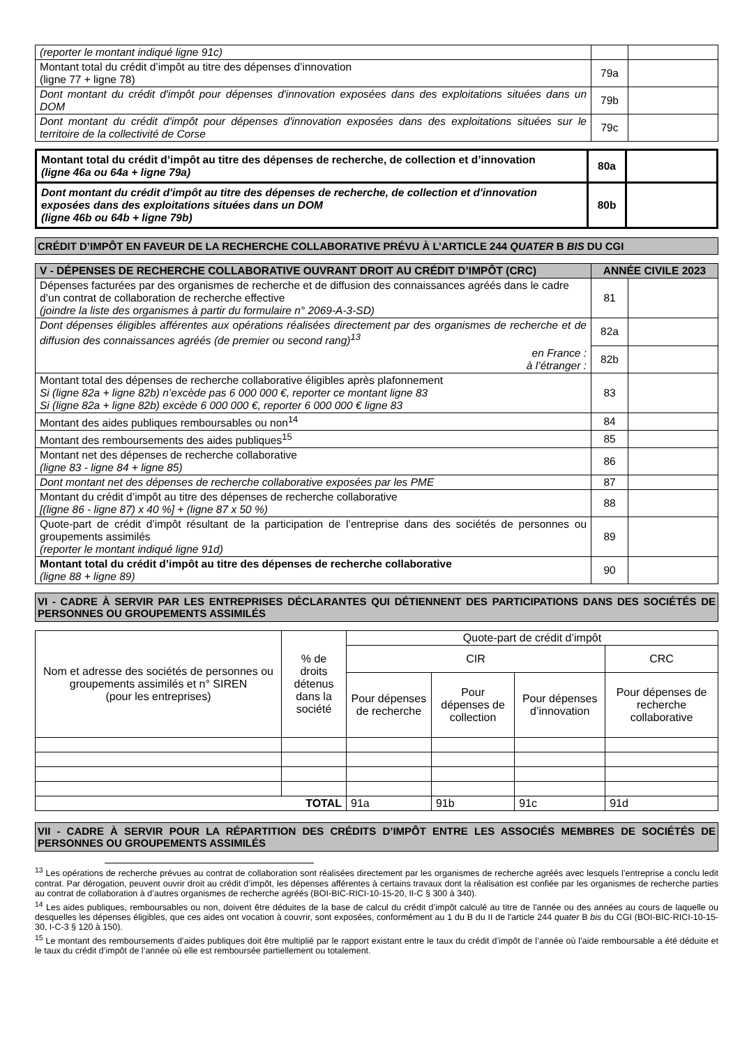| (reporter le montant indiqué ligne 91c) | | |
| Montant total du crédit d’impôt au titre des dépenses d’innovation (ligne 77 + ligne 78) | 79a | |
| Dont montant du crédit d'impôt pour dépenses d'innovation exposées dans des exploitations situées dans un DOM | 79b | |
| Dont montant du crédit d'impôt pour dépenses d'innovation exposées dans des exploitations situées sur le territoire de la collectivité de Corse | 79c | |
| Montant total du crédit d’impôt au titre des dépenses de recherche, de collection et d’innovation (ligne 46a ou 64a + ligne 79a) | 80a | |
| Dont montant du crédit d'impôt au titre des dépenses de recherche, de collection et d'innovation exposées dans des exploitations situées dans un DOM (ligne 46b ou 64b + ligne 79b) | 80b | |
CRÉDIT D’IMPÔT EN FAVEUR DE LA RECHERCHE COLLABORATIVE PRÉVU À L’ARTICLE 244 QUATER B BIS DU CGI
| V - DÉPENSES DE RECHERCHE COLLABORATIVE OUVRANT DROIT AU CRÉDIT D’IMPÔT (CRC) | ANNÉE CIVILE 2023 | |
| --- | --- | --- |
| Dépenses facturées par des organismes de recherche et de diffusion des connaissances agréés dans le cadre d’un contrat de collaboration de recherche effective (joindre la liste des organismes à partir du formulaire n° 2069-A-3-SD) | 81 | |
| Dont dépenses éligibles afférentes aux opérations réalisées directement par des organismes de recherche et de diffusion des connaissances agréés (de premier ou second rang)<sup>13</sup> en France : à l’étranger : | 82a | |
| | 82b | |
| Montant total des dépenses de recherche collaborative éligibles après plafonnement Si (ligne 82a + ligne 82b) n’excède pas 6 000 000 €, reporter ce montant ligne 83 Si (ligne 82a + ligne 82b) excède 6 000 000 €, reporter 6 000 000 € ligne 83 | 83 | |
| Montant des aides publiques remboursables ou non<sup>14</sup> | 84 | |
| Montant des remboursements des aides publiques<sup>15</sup> | 85 | |
| Montant net des dépenses de recherche collaborative (ligne 83 - ligne 84 + ligne 85) | 86 | |
| Dont montant net des dépenses de recherche collaborative exposées par les PME | 87 | |
| Montant du crédit d’impôt au titre des dépenses de recherche collaborative [(ligne 86 - ligne 87) x 40 %] + (ligne 87 x 50 %) | 88 | |
| Quote-part de crédit d’impôt résultant de la participation de l’entreprise dans des sociétés de personnes ou groupements assimilés (reporter le montant indiqué ligne 91d) | 89 | |
| Montant total du crédit d’impôt au titre des dépenses de recherche collaborative (ligne 88 + ligne 89) | 90 | |
VI - CADRE À SERVIR PAR LES ENTREPRISES DÉCLARANTES QUI DÉTIENNENT DES PARTICIPATIONS DANS DES SOCIÉTÉS DE PERSONNES OU GROUPEMENTS ASSIMILÉS
| Nom et adresse des sociétés de personnes ou groupements assimilés et n° SIREN (pour les entreprises) | % de droits détenus dans la société | Quote-part de crédit d’impôt | | | |
| | | CIR | | | CRC |
| | | Pour dépenses de recherche | Pour dépenses de collection | Pour dépenses d’innovation | Pour dépenses de recherche collaborative |
| TOTAL | | 91a | 91b | 91c | 91d |
VII - CADRE À SERVIR POUR LA RÉPARTITION DES CRÉDITS D’IMPÔT ENTRE LES ASSOCIÉS MEMBRES DE SOCIÉTÉS DE PERSONNES OU GROUPEMENTS ASSIMILÉS
<sup>13</sup> Les opérations de recherche prévues au contrat de collaboration sont réalisées directement par les organismes de recherche agréés avec lesquels l’entreprise a conclu ledit contrat. Par dérogation, peuvent ouvrir droit au crédit d’impôt, les dépenses afférentes à certains travaux dont la réalisation est confiée par les organismes de recherche parties au contrat de collaboration à d’autres organismes de recherche agréés (BOI-BIC-RICI-10-15-20, II-C § 300 à 340).
<sup>14</sup> Les aides publiques, remboursables ou non, doivent être déduites de la base de calcul du crédit d’impôt calculé au titre de l'année ou des années au cours de laquelle ou desquelles les dépenses éligibles, que ces aides ont vocation à couvrir, sont exposées, conformément au 1 du B du II de l'article 244 quater B bis du CGI (BOI-BIC-RICI-10-15-30, I-C-3 § 120 à 150).
<sup>15</sup> Le montant des remboursements d’aides publiques doit être multiplié par le rapport existant entre le taux du crédit d’impôt de l’année où l’aide remboursable a été déduite et le taux du crédit d’impôt de l’année où elle est remboursée partiellement ou totalement.